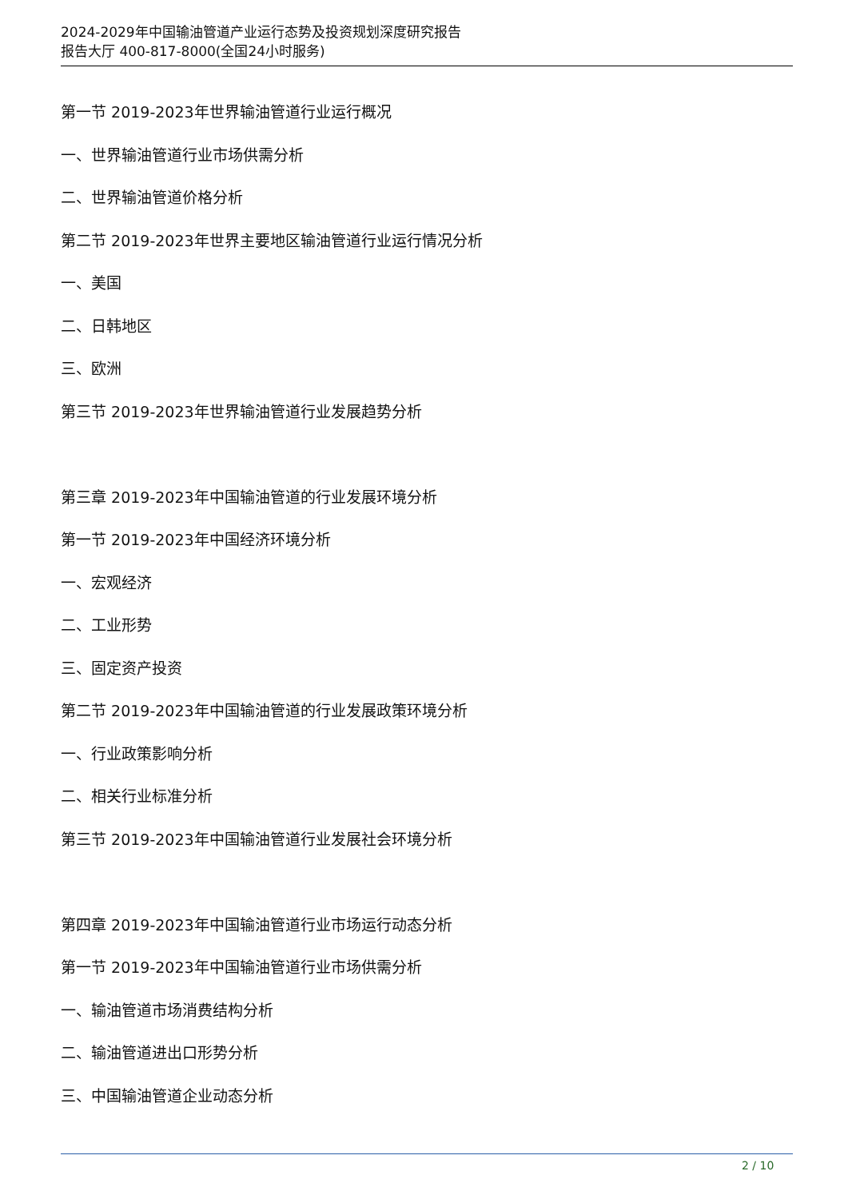2024-2029年中国输油管道产业运行态势及投资规划深度研究报告
报告大厅 400-817-8000(全国24小时服务)
第一节 2019-2023年世界输油管道行业运行概况
一、世界输油管道行业市场供需分析
二、世界输油管道价格分析
第二节 2019-2023年世界主要地区输油管道行业运行情况分析
一、美国
二、日韩地区
三、欧洲
第三节 2019-2023年世界输油管道行业发展趋势分析
第三章 2019-2023年中国输油管道的行业发展环境分析
第一节 2019-2023年中国经济环境分析
一、宏观经济
二、工业形势
三、固定资产投资
第二节 2019-2023年中国输油管道的行业发展政策环境分析
一、行业政策影响分析
二、相关行业标准分析
第三节 2019-2023年中国输油管道行业发展社会环境分析
第四章 2019-2023年中国输油管道行业市场运行动态分析
第一节 2019-2023年中国输油管道行业市场供需分析
一、输油管道市场消费结构分析
二、输油管道进出口形势分析
三、中国输油管道企业动态分析
2 / 10